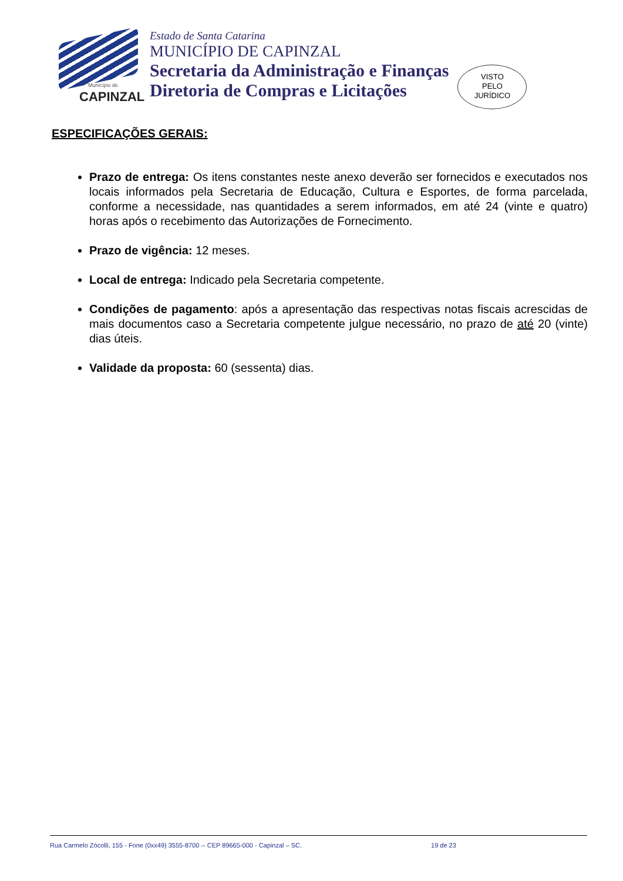Município de
CAPINZAL
Estado de Santa Catarina
MUNICÍPIO DE CAPINZAL
Secretaria da Administração e Finanças
Diretoria de Compras e Licitações
VISTO
PELO
JURÍDICO
ESPECIFICAÇÕES GERAIS:
Prazo de entrega: Os itens constantes neste anexo deverão ser fornecidos e executados nos locais informados pela Secretaria de Educação, Cultura e Esportes, de forma parcelada, conforme a necessidade, nas quantidades a serem informados, em até 24 (vinte e quatro) horas após o recebimento das Autorizações de Fornecimento.
Prazo de vigência: 12 meses.
Local de entrega: Indicado pela Secretaria competente.
Condições de pagamento: após a apresentação das respectivas notas fiscais acrescidas de mais documentos caso a Secretaria competente julgue necessário, no prazo de até 20 (vinte) dias úteis.
Validade da proposta: 60 (sessenta) dias.
Rua Carmelo Zócolli, 155 - Fone (0xx49) 3555-8700 -- CEP 89665-000 - Capinzal – SC. 19 de 23